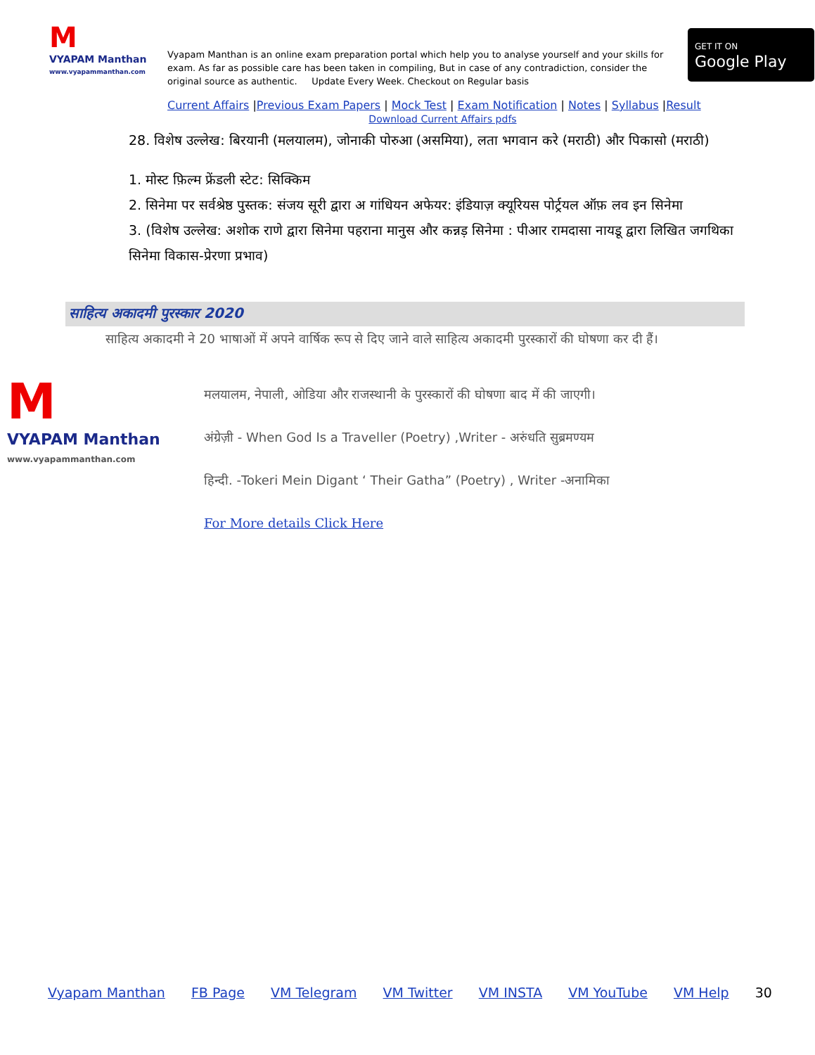M
VYAPAM Manthan
www.vyapammanthan.com
Vyapam Manthan is an online exam preparation portal which help you to analyse yourself and your skills for exam. As far as possible care has been taken in compiling, But in case of any contradiction, consider the original source as authentic. Update Every Week. Checkout on Regular basis
GET IT ON
Google Play
Current Affairs |Previous Exam Papers | Mock Test | Exam Notification | Notes | Syllabus |Result
Download Current Affairs pdfs
28. विशेष उल्लेख: बिरयानी (मलयालम), जोनाकी पोरुआ (असमिया), लता भगवान करे (मराठी) और पिकासो (मराठी)
1. मोस्ट फ़िल्म फ्रेंडली स्टेट: सिक्किम
2. सिनेमा पर सर्वश्रेष्ठ पुस्तक: संजय सूरी द्वारा अ गांधियन अफेयर: इंडियाज़ क्यूरियस पोर्ट्रयल ऑफ़ लव इन सिनेमा
3. (विशेष उल्लेख: अशोक राणे द्वारा सिनेमा पहराना मानुस और कन्नड़ सिनेमा : पीआर रामदासा नायडू द्वारा लिखित जगथिका सिनेमा विकास-प्रेरणा प्रभाव)
साहित्य अकादमी पुरस्कार 2020
साहित्य अकादमी ने 20 भाषाओं में अपने वार्षिक रूप से दिए जाने वाले साहित्य अकादमी पुरस्कारों की घोषणा कर दी हैं।
M
VYAPAM Manthan
www.vyapammanthan.com
मलयालम, नेपाली, ओडिया और राजस्थानी के पुरस्कारों की घोषणा बाद में की जाएगी।
अंग्रेज़ी - When God Is a Traveller (Poetry) ,Writer - अरुंधति सुब्रमण्यम
हिन्दी. -Tokeri Mein Digant ‘ Their Gatha” (Poetry) , Writer -अनामिका
For More details Click Here
Vyapam Manthan FB Page VM Telegram VM Twitter VM INSTA VM YouTube VM Help 30